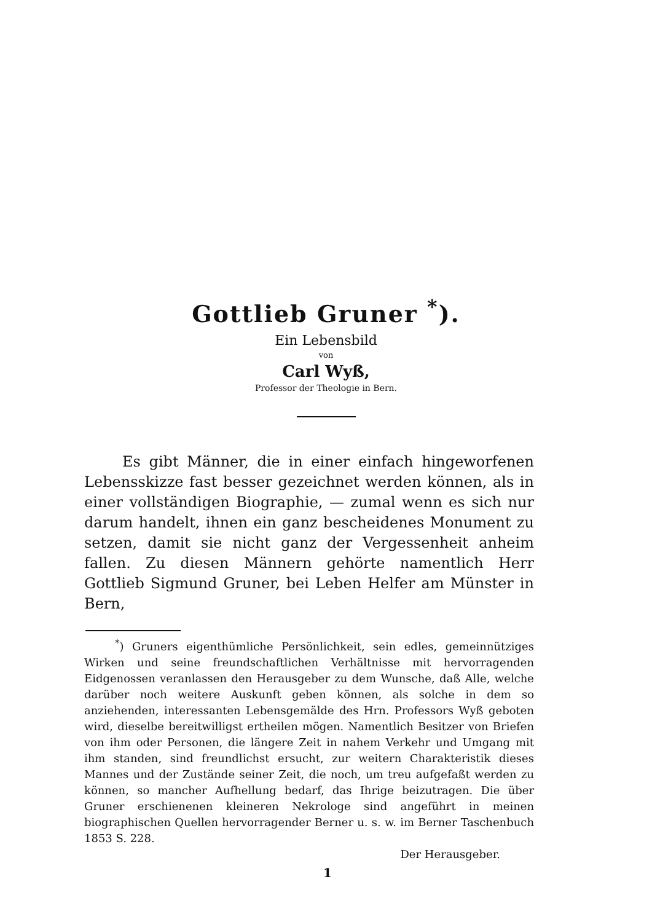Gottlieb Gruner <sup>*</sup>).
Ein Lebensbild
von
Carl Wyß,
Professor der Theologie in Bern.
Es gibt Männer, die in einer einfach hingeworfenen Lebensskizze fast besser gezeichnet werden können, als in einer vollständigen Biographie, — zumal wenn es sich nur darum handelt, ihnen ein ganz bescheidenes Monument zu setzen, damit sie nicht ganz der Vergessenheit anheim fallen. Zu diesen Männern gehörte namentlich Herr Gottlieb Sigmund Gruner, bei Leben Helfer am Münster in Bern,
<sup>*</sup>) Gruners eigenthümliche Persönlichkeit, sein edles, gemeinnütziges Wirken und seine freundschaftlichen Verhältnisse mit hervorragenden Eidgenossen veranlassen den Herausgeber zu dem Wunsche, daß Alle, welche darüber noch weitere Auskunft geben können, als solche in dem so anziehenden, interessanten Lebensgemälde des Hrn. Professors Wyß geboten wird, dieselbe bereitwilligst ertheilen mögen. Namentlich Besitzer von Briefen von ihm oder Personen, die längere Zeit in nahem Verkehr und Umgang mit ihm standen, sind freundlichst ersucht, zur weitern Charakteristik dieses Mannes und der Zustände seiner Zeit, die noch, um treu aufgefaßt werden zu können, so mancher Aufhellung bedarf, das Ihrige beizutragen. Die über Gruner erschienenen kleineren Nekrologe sind angeführt in meinen biographischen Quellen hervorragender Berner u. s. w. im Berner Taschenbuch 1853 S. 228.
Der Herausgeber.
1